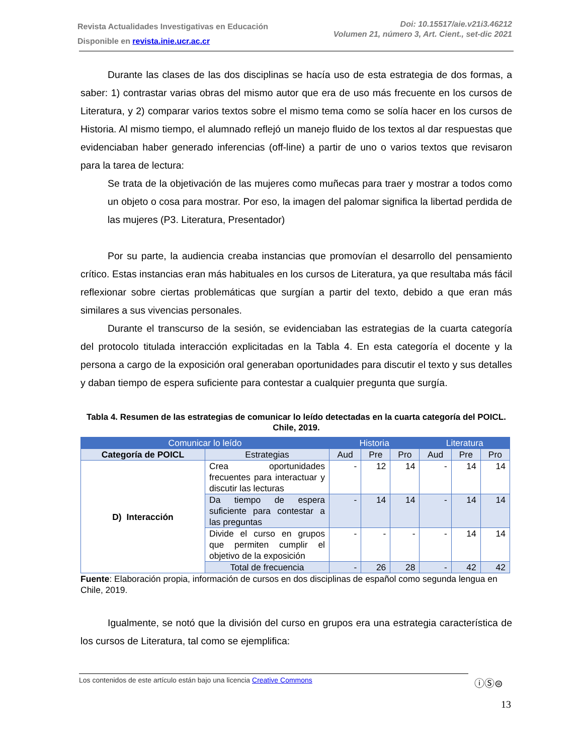Revista Actualidades Investigativas en Educación
Disponible en revista.inie.ucr.ac.cr
Doi: 10.15517/aie.v21i3.46212
Volumen 21, número 3, Art. Cient., set-dic 2021
Durante las clases de las dos disciplinas se hacía uso de esta estrategia de dos formas, a saber: 1) contrastar varias obras del mismo autor que era de uso más frecuente en los cursos de Literatura, y 2) comparar varios textos sobre el mismo tema como se solía hacer en los cursos de Historia. Al mismo tiempo, el alumnado reflejó un manejo fluido de los textos al dar respuestas que evidenciaban haber generado inferencias (off-line) a partir de uno o varios textos que revisaron para la tarea de lectura:
Se trata de la objetivación de las mujeres como muñecas para traer y mostrar a todos como un objeto o cosa para mostrar. Por eso, la imagen del palomar significa la libertad perdida de las mujeres (P3. Literatura, Presentador)
Por su parte, la audiencia creaba instancias que promovían el desarrollo del pensamiento crítico. Estas instancias eran más habituales en los cursos de Literatura, ya que resultaba más fácil reflexionar sobre ciertas problemáticas que surgían a partir del texto, debido a que eran más similares a sus vivencias personales.
Durante el transcurso de la sesión, se evidenciaban las estrategias de la cuarta categoría del protocolo titulada interacción explicitadas en la Tabla 4. En esta categoría el docente y la persona a cargo de la exposición oral generaban oportunidades para discutir el texto y sus detalles y daban tiempo de espera suficiente para contestar a cualquier pregunta que surgía.
Tabla 4. Resumen de las estrategias de comunicar lo leído detectadas en la cuarta categoría del POICL. Chile, 2019.
| Comunicar lo leído | | Historia | | | Literatura | | |
| Categoría de POICL | Estrategias | Aud | Pre | Pro | Aud | Pre | Pro |
| D) Interacción | Crea oportunidades frecuentes para interactuar y discutir las lecturas | - | 12 | 14 | - | 14 | 14 |
| | Da tiempo de espera suficiente para contestar a las preguntas | - | 14 | 14 | - | 14 | 14 |
| | Divide el curso en grupos que permiten cumplir el objetivo de la exposición | - | - | - | - | 14 | 14 |
| | Total de frecuencia | - | 26 | 28 | - | 42 | 42 |
Fuente: Elaboración propia, información de cursos en dos disciplinas de español como segunda lengua en Chile, 2019.
Igualmente, se notó que la división del curso en grupos era una estrategia característica de los cursos de Literatura, tal como se ejemplifica:
Los contenidos de este artículo están bajo una licencia Creative Commons ⓘⓈ⊜
13